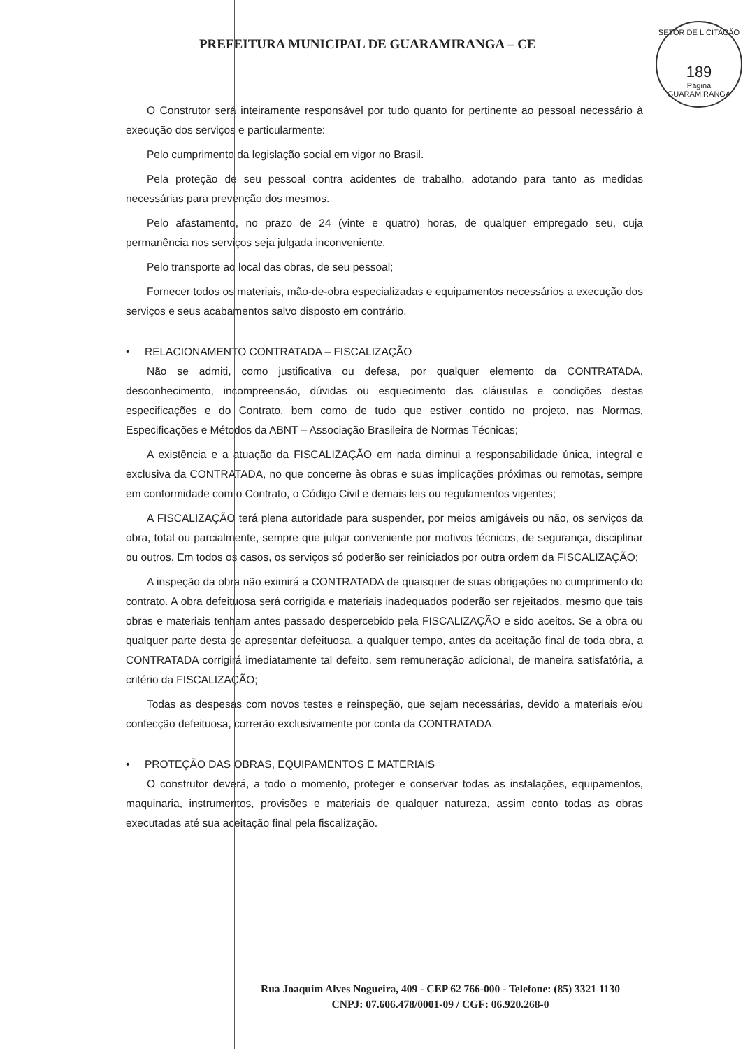SETOR DE LICITAÇÃO
189
Página
GUARAMIRANGA
PREFEITURA MUNICIPAL DE GUARAMIRANGA – CE
O Construtor será inteiramente responsável por tudo quanto for pertinente ao pessoal necessário à execução dos serviços e particularmente:
Pelo cumprimento da legislação social em vigor no Brasil.
Pela proteção de seu pessoal contra acidentes de trabalho, adotando para tanto as medidas necessárias para prevenção dos mesmos.
Pelo afastamento, no prazo de 24 (vinte e quatro) horas, de qualquer empregado seu, cuja permanência nos serviços seja julgada inconveniente.
Pelo transporte ao local das obras, de seu pessoal;
Fornecer todos os materiais, mão-de-obra especializadas e equipamentos necessários a execução dos serviços e seus acabamentos salvo disposto em contrário.
• RELACIONAMENTO CONTRATADA – FISCALIZAÇÃO
Não se admiti, como justificativa ou defesa, por qualquer elemento da CONTRATADA, desconhecimento, incompreensão, dúvidas ou esquecimento das cláusulas e condições destas especificações e do Contrato, bem como de tudo que estiver contido no projeto, nas Normas, Especificações e Métodos da ABNT – Associação Brasileira de Normas Técnicas;
A existência e a atuação da FISCALIZAÇÃO em nada diminui a responsabilidade única, integral e exclusiva da CONTRATADA, no que concerne às obras e suas implicações próximas ou remotas, sempre em conformidade com o Contrato, o Código Civil e demais leis ou regulamentos vigentes;
A FISCALIZAÇÃO terá plena autoridade para suspender, por meios amigáveis ou não, os serviços da obra, total ou parcialmente, sempre que julgar conveniente por motivos técnicos, de segurança, disciplinar ou outros. Em todos os casos, os serviços só poderão ser reiniciados por outra ordem da FISCALIZAÇÃO;
A inspeção da obra não eximirá a CONTRATADA de quaisquer de suas obrigações no cumprimento do contrato. A obra defeituosa será corrigida e materiais inadequados poderão ser rejeitados, mesmo que tais obras e materiais tenham antes passado despercebido pela FISCALIZAÇÃO e sido aceitos. Se a obra ou qualquer parte desta se apresentar defeituosa, a qualquer tempo, antes da aceitação final de toda obra, a CONTRATADA corrigirá imediatamente tal defeito, sem remuneração adicional, de maneira satisfatória, a critério da FISCALIZAÇÃO;
Todas as despesas com novos testes e reinspeção, que sejam necessárias, devido a materiais e/ou confecção defeituosa, correrão exclusivamente por conta da CONTRATADA.
• PROTEÇÃO DAS OBRAS, EQUIPAMENTOS E MATERIAIS
O construtor deverá, a todo o momento, proteger e conservar todas as instalações, equipamentos, maquinaria, instrumentos, provisões e materiais de qualquer natureza, assim conto todas as obras executadas até sua aceitação final pela fiscalização.
Rua Joaquim Alves Nogueira, 409 - CEP 62 766-000 - Telefone: (85) 3321 1130
CNPJ: 07.606.478/0001-09 / CGF: 06.920.268-0